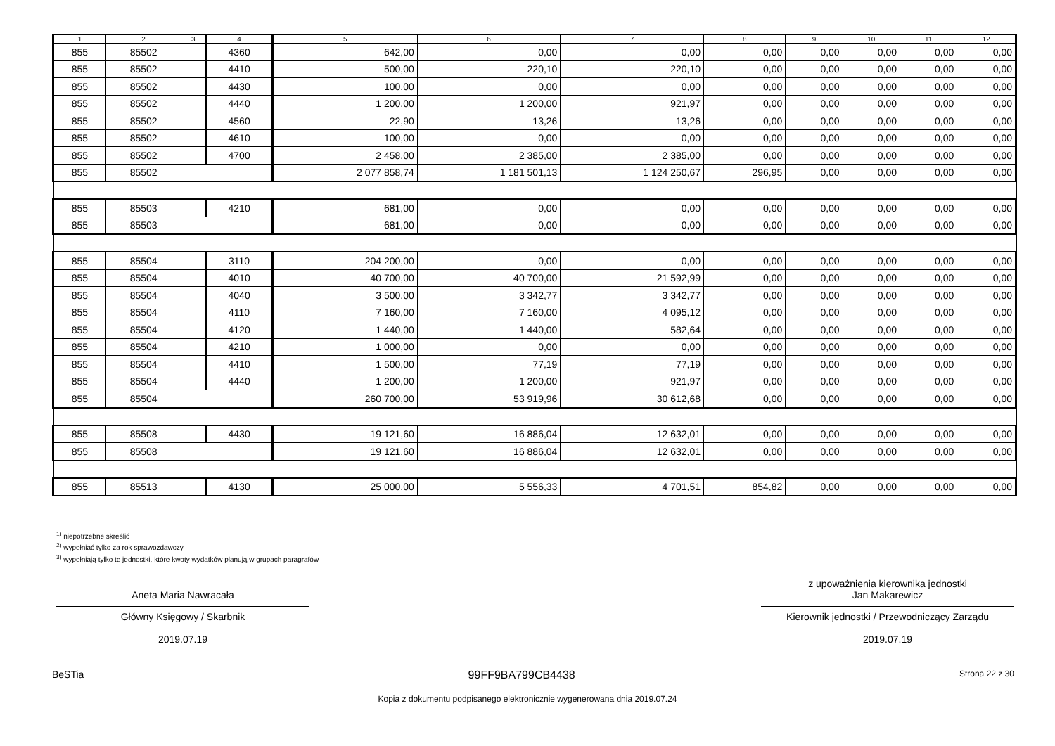| 1 | 2 | 3 | 4 | 5 | 6 | 7 | 8 | 9 | 10 | 11 | 12 |
| --- | --- | --- | --- | --- | --- | --- | --- | --- | --- | --- | --- |
| 855 | 85502 | | 4360 | 642,00 | 0,00 | 0,00 | 0,00 | 0,00 | 0,00 | 0,00 | 0,00 |
| 855 | 85502 | | 4410 | 500,00 | 220,10 | 220,10 | 0,00 | 0,00 | 0,00 | 0,00 | 0,00 |
| 855 | 85502 | | 4430 | 100,00 | 0,00 | 0,00 | 0,00 | 0,00 | 0,00 | 0,00 | 0,00 |
| 855 | 85502 | | 4440 | 1 200,00 | 1 200,00 | 921,97 | 0,00 | 0,00 | 0,00 | 0,00 | 0,00 |
| 855 | 85502 | | 4560 | 22,90 | 13,26 | 13,26 | 0,00 | 0,00 | 0,00 | 0,00 | 0,00 |
| 855 | 85502 | | 4610 | 100,00 | 0,00 | 0,00 | 0,00 | 0,00 | 0,00 | 0,00 | 0,00 |
| 855 | 85502 | | 4700 | 2 458,00 | 2 385,00 | 2 385,00 | 0,00 | 0,00 | 0,00 | 0,00 | 0,00 |
| 855 | 85502 | | | 2 077 858,74 | 1 181 501,13 | 1 124 250,67 | 296,95 | 0,00 | 0,00 | 0,00 | 0,00 |
| 855 | 85503 | | 4210 | 681,00 | 0,00 | 0,00 | 0,00 | 0,00 | 0,00 | 0,00 | 0,00 |
| 855 | 85503 | | | 681,00 | 0,00 | 0,00 | 0,00 | 0,00 | 0,00 | 0,00 | 0,00 |
| 855 | 85504 | | 3110 | 204 200,00 | 0,00 | 0,00 | 0,00 | 0,00 | 0,00 | 0,00 | 0,00 |
| 855 | 85504 | | 4010 | 40 700,00 | 40 700,00 | 21 592,99 | 0,00 | 0,00 | 0,00 | 0,00 | 0,00 |
| 855 | 85504 | | 4040 | 3 500,00 | 3 342,77 | 3 342,77 | 0,00 | 0,00 | 0,00 | 0,00 | 0,00 |
| 855 | 85504 | | 4110 | 7 160,00 | 7 160,00 | 4 095,12 | 0,00 | 0,00 | 0,00 | 0,00 | 0,00 |
| 855 | 85504 | | 4120 | 1 440,00 | 1 440,00 | 582,64 | 0,00 | 0,00 | 0,00 | 0,00 | 0,00 |
| 855 | 85504 | | 4210 | 1 000,00 | 0,00 | 0,00 | 0,00 | 0,00 | 0,00 | 0,00 | 0,00 |
| 855 | 85504 | | 4410 | 1 500,00 | 77,19 | 77,19 | 0,00 | 0,00 | 0,00 | 0,00 | 0,00 |
| 855 | 85504 | | 4440 | 1 200,00 | 1 200,00 | 921,97 | 0,00 | 0,00 | 0,00 | 0,00 | 0,00 |
| 855 | 85504 | | | 260 700,00 | 53 919,96 | 30 612,68 | 0,00 | 0,00 | 0,00 | 0,00 | 0,00 |
| 855 | 85508 | | 4430 | 19 121,60 | 16 886,04 | 12 632,01 | 0,00 | 0,00 | 0,00 | 0,00 | 0,00 |
| 855 | 85508 | | | 19 121,60 | 16 886,04 | 12 632,01 | 0,00 | 0,00 | 0,00 | 0,00 | 0,00 |
| 855 | 85513 | | 4130 | 25 000,00 | 5 556,33 | 4 701,51 | 854,82 | 0,00 | 0,00 | 0,00 | 0,00 |
<sup>1)</sup> niepotrzebne skreślić
<sup>2)</sup> wypełniać tylko za rok sprawozdawczy
<sup>3)</sup> wypełniają tylko te jednostki, które kwoty wydatków planują w grupach paragrafów
Aneta Maria Nawracała
Główny Księgowy / Skarbnik
2019.07.19
z upoważnienia kierownika jednostki
Jan Makarewicz
Kierownik jednostki / Przewodniczący Zarządu
2019.07.19
BeSTia 99FF9BA799CB4438 Strona 22 z 30
Kopia z dokumentu podpisanego elektronicznie wygenerowana dnia 2019.07.24